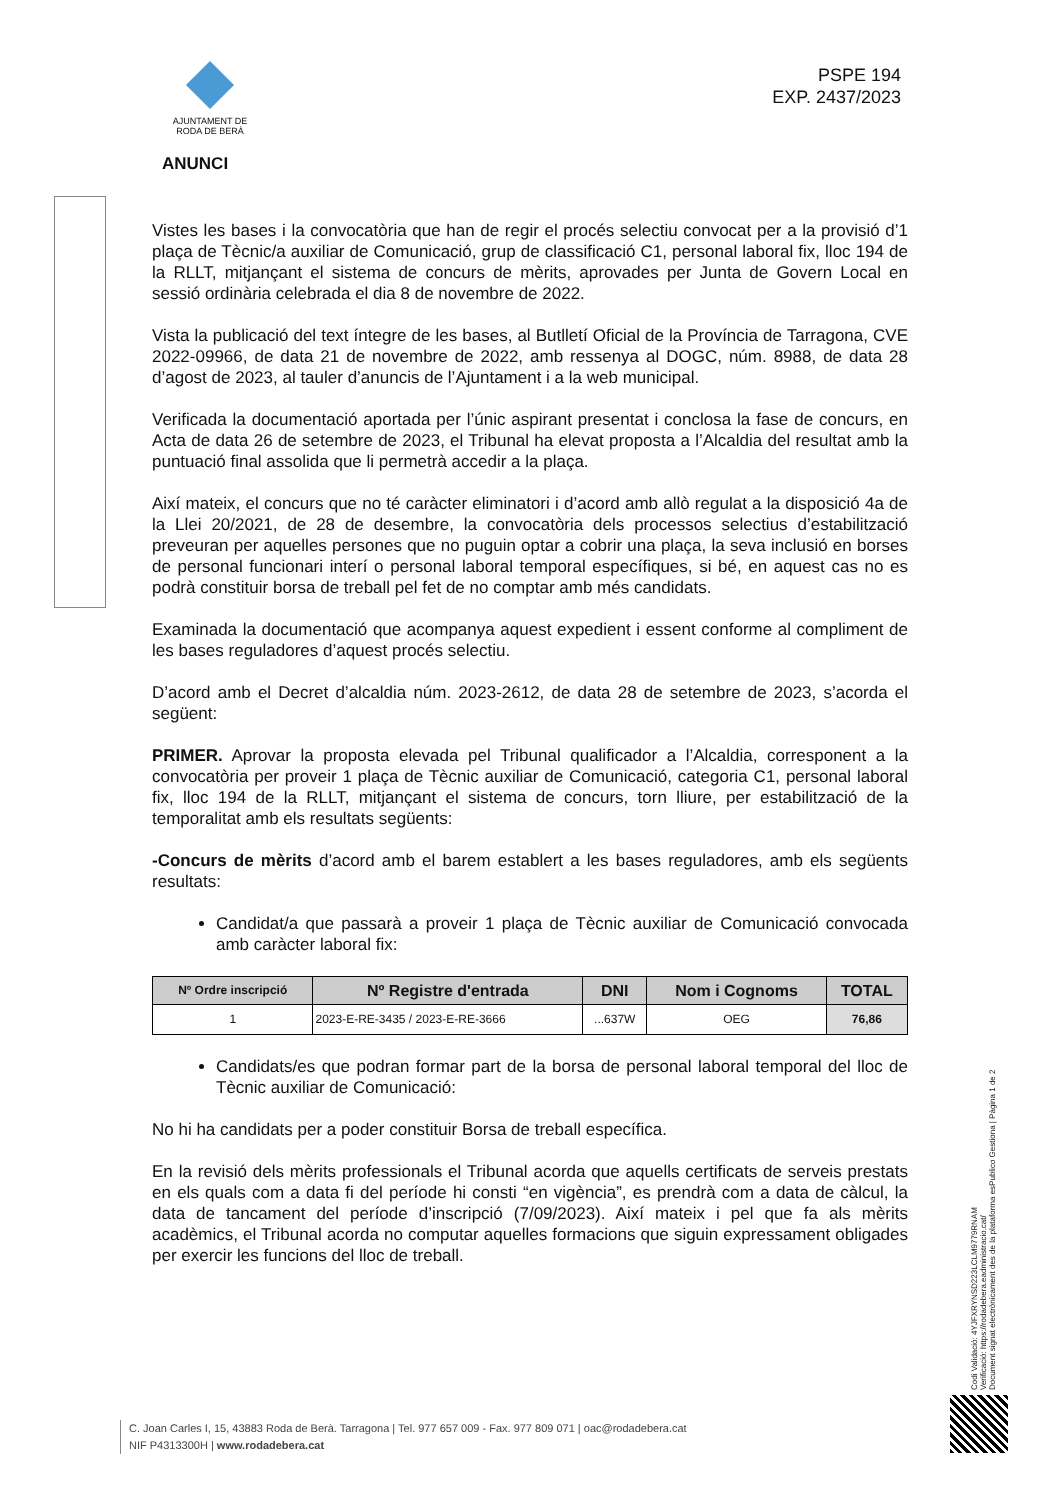AJUNTAMENT DE
RODA DE BERÀ
PSPE 194
EXP. 2437/2023
ANUNCI
Vistes les bases i la convocatòria que han de regir el procés selectiu convocat per a la provisió d’1 plaça de Tècnic/a auxiliar de Comunicació, grup de classificació C1, personal laboral fix, lloc 194 de la RLLT, mitjançant el sistema de concurs de mèrits, aprovades per Junta de Govern Local en sessió ordinària celebrada el dia 8 de novembre de 2022.
Vista la publicació del text íntegre de les bases, al Butlletí Oficial de la Província de Tarragona, CVE 2022-09966, de data 21 de novembre de 2022, amb ressenya al DOGC, núm. 8988, de data 28 d’agost de 2023, al tauler d’anuncis de l’Ajuntament i a la web municipal.
Verificada la documentació aportada per l’únic aspirant presentat i conclosa la fase de concurs, en Acta de data 26 de setembre de 2023, el Tribunal ha elevat proposta a l’Alcaldia del resultat amb la puntuació final assolida que li permetrà accedir a la plaça.
Així mateix, el concurs que no té caràcter eliminatori i d’acord amb allò regulat a la disposició 4a de la Llei 20/2021, de 28 de desembre, la convocatòria dels processos selectius d’estabilització preveuran per aquelles persones que no puguin optar a cobrir una plaça, la seva inclusió en borses de personal funcionari interí o personal laboral temporal específiques, si bé, en aquest cas no es podrà constituir borsa de treball pel fet de no comptar amb més candidats.
Examinada la documentació que acompanya aquest expedient i essent conforme al compliment de les bases reguladores d’aquest procés selectiu.
D’acord amb el Decret d’alcaldia núm. 2023-2612, de data 28 de setembre de 2023, s’acorda el següent:
PRIMER. Aprovar la proposta elevada pel Tribunal qualificador a l’Alcaldia, corresponent a la convocatòria per proveir 1 plaça de Tècnic auxiliar de Comunicació, categoria C1, personal laboral fix, lloc 194 de la RLLT, mitjançant el sistema de concurs, torn lliure, per estabilització de la temporalitat amb els resultats següents:
-Concurs de mèrits d’acord amb el barem establert a les bases reguladores, amb els següents resultats:
Candidat/a que passarà a proveir 1 plaça de Tècnic auxiliar de Comunicació convocada amb caràcter laboral fix:
| Nº Ordre inscripció | Nº Registre d'entrada | DNI | Nom i Cognoms | TOTAL |
| --- | --- | --- | --- | --- |
| 1 | 2023-E-RE-3435 / 2023-E-RE-3666 | ...637W | OEG | 76,86 |
Candidats/es que podran formar part de la borsa de personal laboral temporal del lloc de Tècnic auxiliar de Comunicació:
No hi ha candidats per a poder constituir Borsa de treball específica.
En la revisió dels mèrits professionals el Tribunal acorda que aquells certificats de serveis prestats en els quals com a data fi del període hi consti “en vigència”, es prendrà com a data de càlcul, la data de tancament del període d’inscripció (7/09/2023). Així mateix i pel que fa als mèrits acadèmics, el Tribunal acorda no computar aquelles formacions que siguin expressament obligades per exercir les funcions del lloc de treball.
Codi Validació: 4YJFXRYNSD223LCLM9779RNAM
Verificació: https://rodadebera.eadministracio.cat/
Document signat electrònicament des de la plataforma esPublico Gestiona | Pàgina 1 de 2
C. Joan Carles I, 15, 43883 Roda de Berà. Tarragona | Tel. 977 657 009 - Fax. 977 809 071 | oac@rodadebera.cat
NIF P4313300H | www.rodadebera.cat